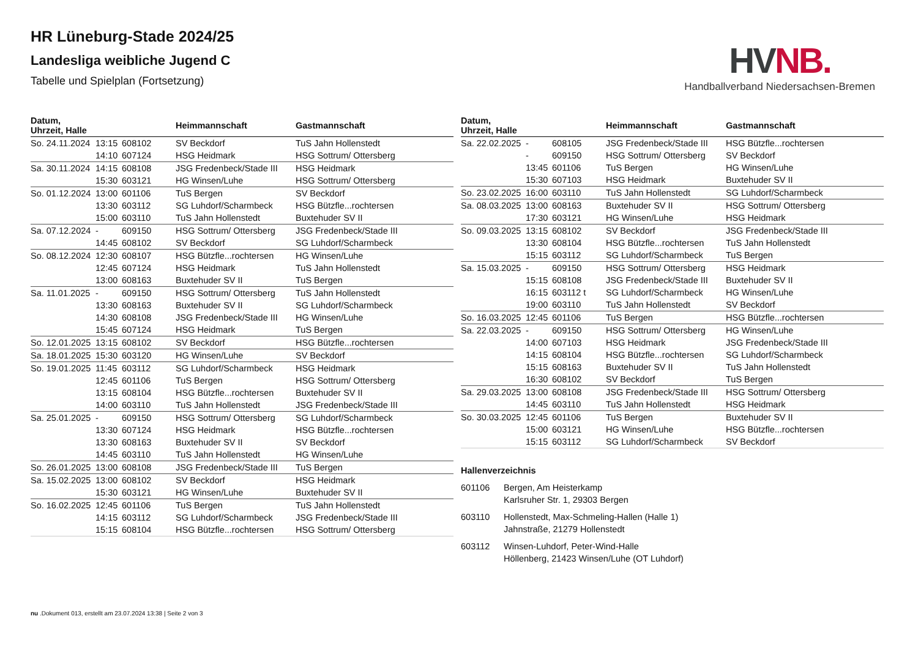HR Lüneburg-Stade 2024/25
Landesliga weibliche Jugend C
Tabelle und Spielplan (Fortsetzung)
HV NB.
Handballverband Niedersachsen-Bremen
| Datum, Uhrzeit, Halle | | | Heimmannschaft | Gastmannschaft |
| --- | --- | --- | --- | --- |
| So. 24.11.2024 | 13:15 | 608102 | SV Beckdorf | TuS Jahn Hollenstedt |
| | 14:10 | 607124 | HSG Heidmark | HSG Sottrum/ Ottersberg |
| Sa. 30.11.2024 | 14:15 | 608108 | JSG Fredenbeck/Stade III | HSG Heidmark |
| | 15:30 | 603121 | HG Winsen/Luhe | HSG Sottrum/ Ottersberg |
| So. 01.12.2024 | 13:00 | 601106 | TuS Bergen | SV Beckdorf |
| | 13:30 | 603112 | SG Luhdorf/Scharmbeck | HSG Bützfle...rochtersen |
| | 15:00 | 603110 | TuS Jahn Hollenstedt | Buxtehuder SV II |
| Sa. 07.12.2024 | - | 609150 | HSG Sottrum/ Ottersberg | JSG Fredenbeck/Stade III |
| | 14:45 | 608102 | SV Beckdorf | SG Luhdorf/Scharmbeck |
| So. 08.12.2024 | 12:30 | 608107 | HSG Bützfle...rochtersen | HG Winsen/Luhe |
| | 12:45 | 607124 | HSG Heidmark | TuS Jahn Hollenstedt |
| | 13:00 | 608163 | Buxtehuder SV II | TuS Bergen |
| Sa. 11.01.2025 | - | 609150 | HSG Sottrum/ Ottersberg | TuS Jahn Hollenstedt |
| | 13:30 | 608163 | Buxtehuder SV II | SG Luhdorf/Scharmbeck |
| | 14:30 | 608108 | JSG Fredenbeck/Stade III | HG Winsen/Luhe |
| | 15:45 | 607124 | HSG Heidmark | TuS Bergen |
| So. 12.01.2025 | 13:15 | 608102 | SV Beckdorf | HSG Bützfle...rochtersen |
| Sa. 18.01.2025 | 15:30 | 603120 | HG Winsen/Luhe | SV Beckdorf |
| So. 19.01.2025 | 11:45 | 603112 | SG Luhdorf/Scharmbeck | HSG Heidmark |
| | 12:45 | 601106 | TuS Bergen | HSG Sottrum/ Ottersberg |
| | 13:15 | 608104 | HSG Bützfle...rochtersen | Buxtehuder SV II |
| | 14:00 | 603110 | TuS Jahn Hollenstedt | JSG Fredenbeck/Stade III |
| Sa. 25.01.2025 | - | 609150 | HSG Sottrum/ Ottersberg | SG Luhdorf/Scharmbeck |
| | 13:30 | 607124 | HSG Heidmark | HSG Bützfle...rochtersen |
| | 13:30 | 608163 | Buxtehuder SV II | SV Beckdorf |
| | 14:45 | 603110 | TuS Jahn Hollenstedt | HG Winsen/Luhe |
| So. 26.01.2025 | 13:00 | 608108 | JSG Fredenbeck/Stade III | TuS Bergen |
| Sa. 15.02.2025 | 13:00 | 608102 | SV Beckdorf | HSG Heidmark |
| | 15:30 | 603121 | HG Winsen/Luhe | Buxtehuder SV II |
| So. 16.02.2025 | 12:45 | 601106 | TuS Bergen | TuS Jahn Hollenstedt |
| | 14:15 | 603112 | SG Luhdorf/Scharmbeck | JSG Fredenbeck/Stade III |
| | 15:15 | 608104 | HSG Bützfle...rochtersen | HSG Sottrum/ Ottersberg |
| Datum, Uhrzeit, Halle | | | Heimmannschaft | Gastmannschaft |
| --- | --- | --- | --- | --- |
| Sa. 22.02.2025 | - | 608105 | JSG Fredenbeck/Stade III | HSG Bützfle...rochtersen |
| | - | 609150 | HSG Sottrum/ Ottersberg | SV Beckdorf |
| | 13:45 | 601106 | TuS Bergen | HG Winsen/Luhe |
| | 15:30 | 607103 | HSG Heidmark | Buxtehuder SV II |
| So. 23.02.2025 | 16:00 | 603110 | TuS Jahn Hollenstedt | SG Luhdorf/Scharmbeck |
| Sa. 08.03.2025 | 13:00 | 608163 | Buxtehuder SV II | HSG Sottrum/ Ottersberg |
| | 17:30 | 603121 | HG Winsen/Luhe | HSG Heidmark |
| So. 09.03.2025 | 13:15 | 608102 | SV Beckdorf | JSG Fredenbeck/Stade III |
| | 13:30 | 608104 | HSG Bützfle...rochtersen | TuS Jahn Hollenstedt |
| | 15:15 | 603112 | SG Luhdorf/Scharmbeck | TuS Bergen |
| Sa. 15.03.2025 | - | 609150 | HSG Sottrum/ Ottersberg | HSG Heidmark |
| | 15:15 | 608108 | JSG Fredenbeck/Stade III | Buxtehuder SV II |
| | 16:15 | 603112 t | SG Luhdorf/Scharmbeck | HG Winsen/Luhe |
| | 19:00 | 603110 | TuS Jahn Hollenstedt | SV Beckdorf |
| So. 16.03.2025 | 12:45 | 601106 | TuS Bergen | HSG Bützfle...rochtersen |
| Sa. 22.03.2025 | - | 609150 | HSG Sottrum/ Ottersberg | HG Winsen/Luhe |
| | 14:00 | 607103 | HSG Heidmark | JSG Fredenbeck/Stade III |
| | 14:15 | 608104 | HSG Bützfle...rochtersen | SG Luhdorf/Scharmbeck |
| | 15:15 | 608163 | Buxtehuder SV II | TuS Jahn Hollenstedt |
| | 16:30 | 608102 | SV Beckdorf | TuS Bergen |
| Sa. 29.03.2025 | 13:00 | 608108 | JSG Fredenbeck/Stade III | HSG Sottrum/ Ottersberg |
| | 14:45 | 603110 | TuS Jahn Hollenstedt | HSG Heidmark |
| So. 30.03.2025 | 12:45 | 601106 | TuS Bergen | Buxtehuder SV II |
| | 15:00 | 603121 | HG Winsen/Luhe | HSG Bützfle...rochtersen |
| | 15:15 | 603112 | SG Luhdorf/Scharmbeck | SV Beckdorf |
Hallenverzeichnis
601106 Bergen, Am Heisterkamp
Karlsruher Str. 1, 29303 Bergen
603110 Hollenstedt, Max-Schmeling-Hallen (Halle 1)
Jahnstraße, 21279 Hollenstedt
603112 Winsen-Luhdorf, Peter-Wind-Halle
Höllenberg, 21423 Winsen/Luhe (OT Luhdorf)
nu .Dokument 013, erstellt am 23.07.2024 13:38 | Seite 2 von 3